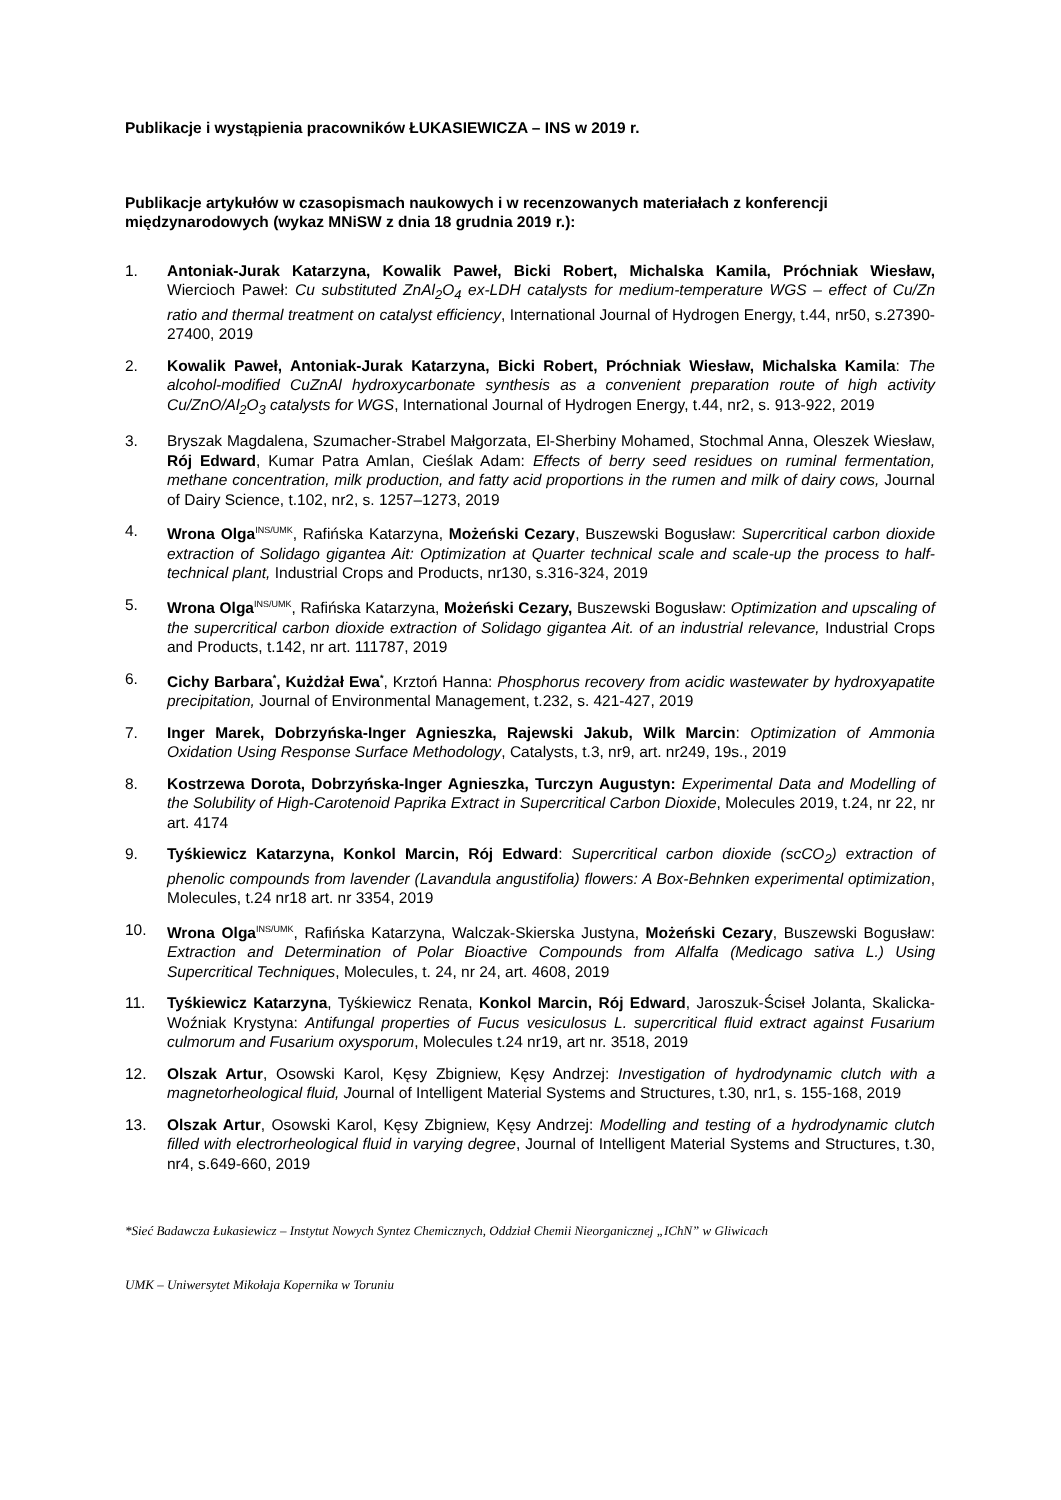Publikacje i wystąpienia pracowników ŁUKASIEWICZA – INS w 2019 r.
Publikacje artykułów w czasopismach naukowych i w recenzowanych materiałach z konferencji międzynarodowych (wykaz MNiSW z dnia 18 grudnia 2019 r.):
1. Antoniak-Jurak Katarzyna, Kowalik Paweł, Bicki Robert, Michalska Kamila, Próchniak Wiesław, Wiercioch Paweł: Cu substituted ZnAl<sub>2</sub>O<sub>4</sub> ex-LDH catalysts for medium-temperature WGS – effect of Cu/Zn ratio and thermal treatment on catalyst efficiency, International Journal of Hydrogen Energy, t.44, nr50, s.27390-27400, 2019
2. Kowalik Paweł, Antoniak-Jurak Katarzyna, Bicki Robert, Próchniak Wiesław, Michalska Kamila: The alcohol-modified CuZnAl hydroxycarbonate synthesis as a convenient preparation route of high activity Cu/ZnO/Al<sub>2</sub>O<sub>3</sub> catalysts for WGS, International Journal of Hydrogen Energy, t.44, nr2, s. 913-922, 2019
3. Bryszak Magdalena, Szumacher-Strabel Małgorzata, El-Sherbiny Mohamed, Stochmal Anna, Oleszek Wiesław, Rój Edward, Kumar Patra Amlan, Cieślak Adam: Effects of berry seed residues on ruminal fermentation, methane concentration, milk production, and fatty acid proportions in the rumen and milk of dairy cows, Journal of Dairy Science, t.102, nr2, s. 1257–1273, 2019
4. Wrona Olga<sup>INS/UMK</sup>, Rafińska Katarzyna, Możeński Cezary, Buszewski Bogusław: Supercritical carbon dioxide extraction of Solidago gigantea Ait: Optimization at Quarter technical scale and scale-up the process to half-technical plant, Industrial Crops and Products, nr130, s.316-324, 2019
5. Wrona Olga<sup>INS/UMK</sup>, Rafińska Katarzyna, Możeński Cezary, Buszewski Bogusław: Optimization and upscaling of the supercritical carbon dioxide extraction of Solidago gigantea Ait. of an industrial relevance, Industrial Crops and Products, t.142, nr art. 111787, 2019
6. Cichy Barbara<sup>*</sup>, Kużdżał Ewa<sup>*</sup>, Krztoń Hanna: Phosphorus recovery from acidic wastewater by hydroxyapatite precipitation, Journal of Environmental Management, t.232, s. 421-427, 2019
7. Inger Marek, Dobrzyńska-Inger Agnieszka, Rajewski Jakub, Wilk Marcin: Optimization of Ammonia Oxidation Using Response Surface Methodology, Catalysts, t.3, nr9, art. nr249, 19s., 2019
8. Kostrzewa Dorota, Dobrzyńska-Inger Agnieszka, Turczyn Augustyn: Experimental Data and Modelling of the Solubility of High-Carotenoid Paprika Extract in Supercritical Carbon Dioxide, Molecules 2019, t.24, nr 22, nr art. 4174
9. Tyśkiewicz Katarzyna, Konkol Marcin, Rój Edward: Supercritical carbon dioxide (scCO<sub>2</sub>) extraction of phenolic compounds from lavender (Lavandula angustifolia) flowers: A Box-Behnken experimental optimization, Molecules, t.24 nr18 art. nr 3354, 2019
10. Wrona Olga<sup>INS/UMK</sup>, Rafińska Katarzyna, Walczak-Skierska Justyna, Możeński Cezary, Buszewski Bogusław: Extraction and Determination of Polar Bioactive Compounds from Alfalfa (Medicago sativa L.) Using Supercritical Techniques, Molecules, t. 24, nr 24, art. 4608, 2019
11. Tyśkiewicz Katarzyna, Tyśkiewicz Renata, Konkol Marcin, Rój Edward, Jaroszuk-Ściseł Jolanta, Skalicka-Woźniak Krystyna: Antifungal properties of Fucus vesiculosus L. supercritical fluid extract against Fusarium culmorum and Fusarium oxysporum, Molecules t.24 nr19, art nr. 3518, 2019
12. Olszak Artur, Osowski Karol, Kęsy Zbigniew, Kęsy Andrzej: Investigation of hydrodynamic clutch with a magnetorheological fluid, Journal of Intelligent Material Systems and Structures, t.30, nr1, s. 155-168, 2019
13. Olszak Artur, Osowski Karol, Kęsy Zbigniew, Kęsy Andrzej: Modelling and testing of a hydrodynamic clutch filled with electrorheological fluid in varying degree, Journal of Intelligent Material Systems and Structures, t.30, nr4, s.649-660, 2019
*Sieć Badawcza Łukasiewicz – Instytut Nowych Syntez Chemicznych, Oddział Chemii Nieorganicznej „IChN” w Gliwicach
UMK – Uniwersytet Mikołaja Kopernika w Toruniu